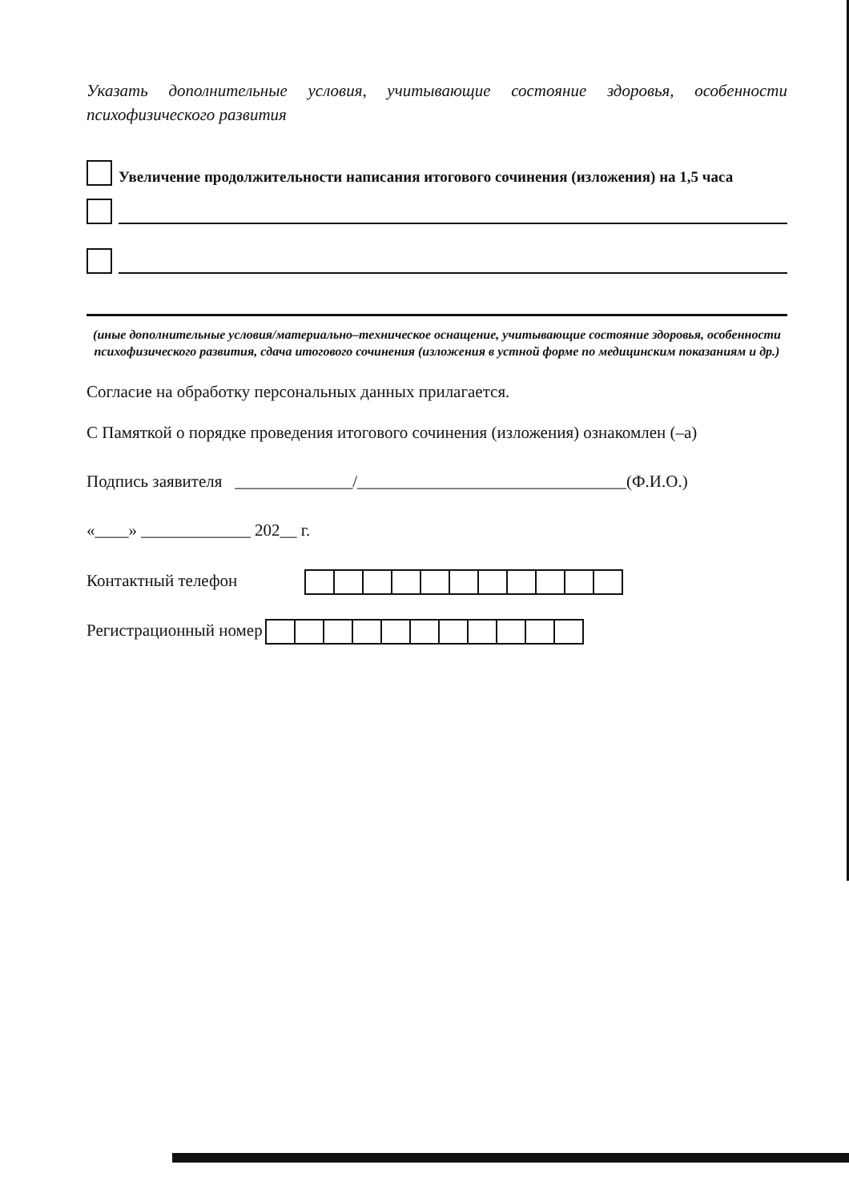Указать дополнительные условия, учитывающие состояние здоровья, особенности психофизического развития
Увеличение продолжительности написания итогового сочинения (изложения) на 1,5 часа
(иные дополнительные условия/материально–техническое оснащение, учитывающие состояние здоровья, особенности психофизического развития, сдача итогового сочинения (изложения в устной форме по медицинским показаниям и др.)
Согласие на обработку персональных данных прилагается.
С Памяткой о порядке проведения итогового сочинения (изложения) ознакомлен (–а)
Подпись заявителя ______________/________________________________(Ф.И.О.)
«____» _____________ 202__ г.
Контактный телефон
Регистрационный номер